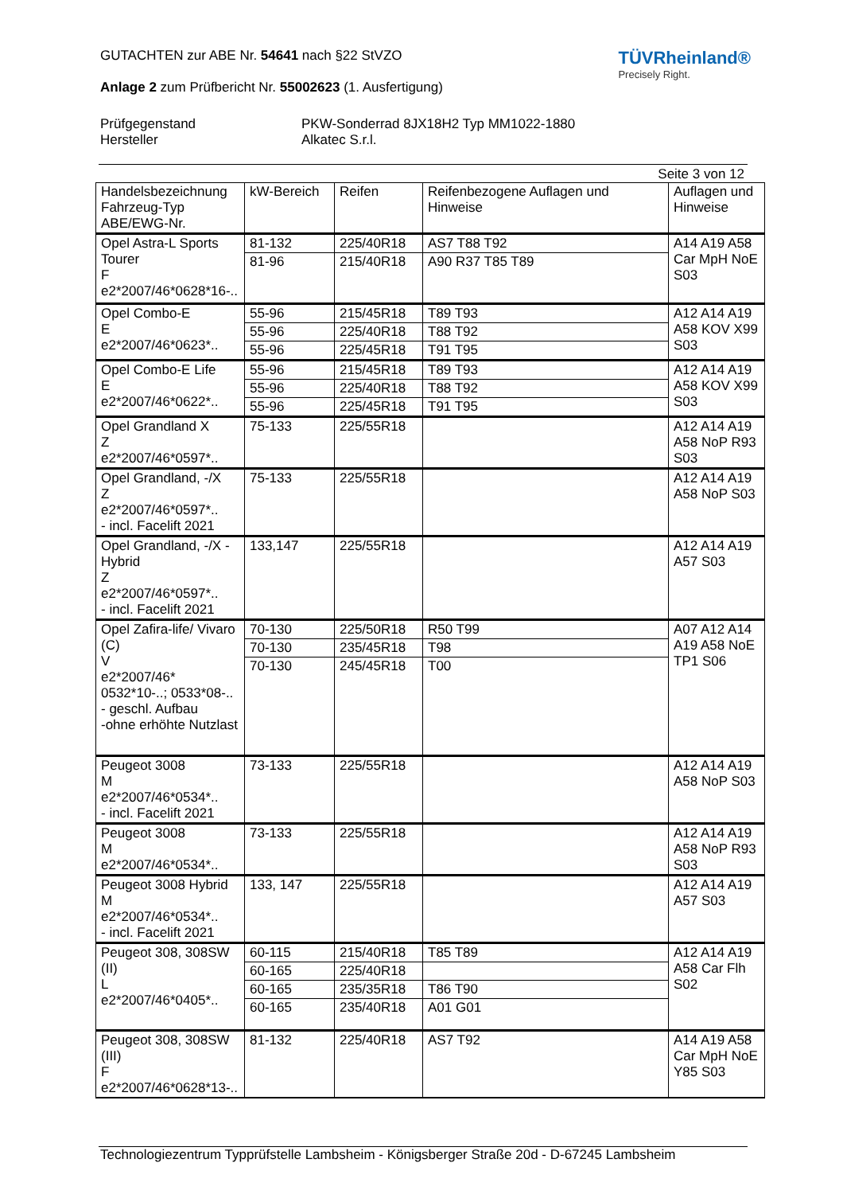GUTACHTEN zur ABE Nr. 54641 nach §22 StVZO
Anlage 2 zum Prüfbericht Nr. 55002623 (1. Ausfertigung)
TÜVRheinland®
Precisely Right.
Prüfgegenstand
Hersteller
PKW-Sonderrad 8JX18H2 Typ MM1022-1880
Alkatec S.r.l.
Seite 3 von 12
| Handelsbezeichnung Fahrzeug-Typ ABE/EWG-Nr. | kW-Bereich | Reifen | Reifenbezogene Auflagen und Hinweise | Auflagen und Hinweise |
| Opel Astra-L Sports Tourer F e2*2007/46*0628*16-.. | 81-132 | 225/40R18 | AS7 T88 T92 | A14 A19 A58 Car MpH NoE S03 |
| | 81-96 | 215/40R18 | A90 R37 T85 T89 | |
| Opel Combo-E E e2*2007/46*0623*.. | 55-96 | 215/45R18 | T89 T93 | A12 A14 A19 A58 KOV X99 S03 |
| | 55-96 | 225/40R18 | T88 T92 | |
| | 55-96 | 225/45R18 | T91 T95 | |
| Opel Combo-E Life E e2*2007/46*0622*.. | 55-96 | 215/45R18 | T89 T93 | A12 A14 A19 A58 KOV X99 S03 |
| | 55-96 | 225/40R18 | T88 T92 | |
| | 55-96 | 225/45R18 | T91 T95 | |
| Opel Grandland X Z e2*2007/46*0597*.. | 75-133 | 225/55R18 | | A12 A14 A19 A58 NoP R93 S03 |
| Opel Grandland, -/X Z e2*2007/46*0597*.. - incl. Facelift 2021 | 75-133 | 225/55R18 | | A12 A14 A19 A58 NoP S03 |
| Opel Grandland, -/X - Hybrid Z e2*2007/46*0597*.. - incl. Facelift 2021 | 133,147 | 225/55R18 | | A12 A14 A19 A57 S03 |
| Opel Zafira-life/ Vivaro (C) V e2*2007/46* 0532*10-..; 0533*08-.. - geschl. Aufbau -ohne erhöhte Nutzlast | 70-130 | 225/50R18 | R50 T99 | A07 A12 A14 A19 A58 NoE TP1 S06 |
| | 70-130 | 235/45R18 | T98 | |
| | 70-130 | 245/45R18 | T00 | |
| Peugeot 3008 M e2*2007/46*0534*.. - incl. Facelift 2021 | 73-133 | 225/55R18 | | A12 A14 A19 A58 NoP S03 |
| Peugeot 3008 M e2*2007/46*0534*.. | 73-133 | 225/55R18 | | A12 A14 A19 A58 NoP R93 S03 |
| Peugeot 3008 Hybrid M e2*2007/46*0534*.. - incl. Facelift 2021 | 133, 147 | 225/55R18 | | A12 A14 A19 A57 S03 |
| Peugeot 308, 308SW (II) L e2*2007/46*0405*.. | 60-115 | 215/40R18 | T85 T89 | A12 A14 A19 A58 Car Flh S02 |
| | 60-165 | 225/40R18 | | |
| | 60-165 | 235/35R18 | T86 T90 | |
| | 60-165 | 235/40R18 | A01 G01 | |
| Peugeot 308, 308SW (III) F e2*2007/46*0628*13-.. | 81-132 | 225/40R18 | AS7 T92 | A14 A19 A58 Car MpH NoE Y85 S03 |
Technologiezentrum Typprüfstelle Lambsheim - Königsberger Straße 20d - D-67245 Lambsheim